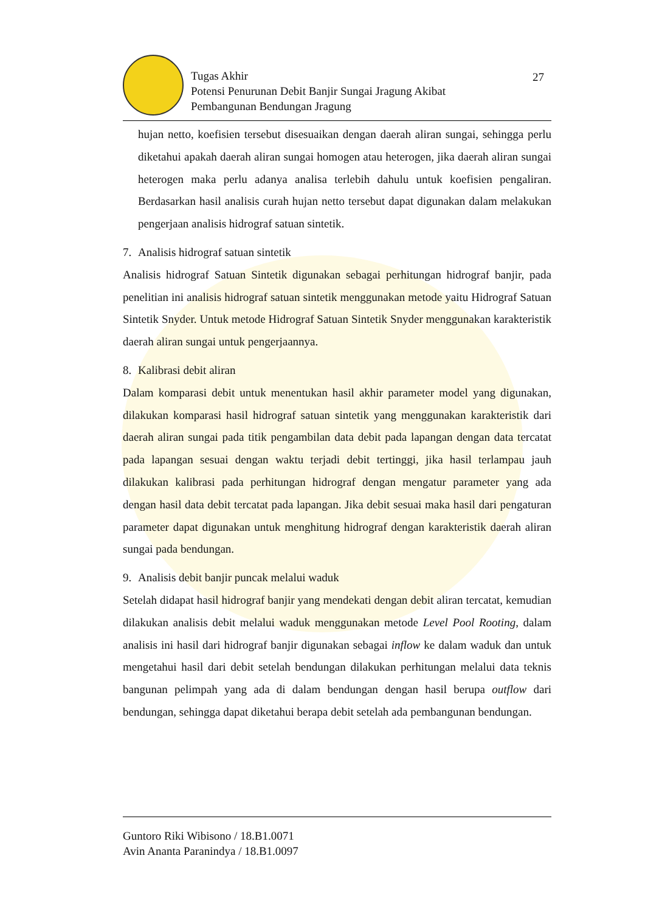Tugas Akhir
Potensi Penurunan Debit Banjir Sungai Jragung Akibat
Pembangunan Bendungan Jragung
27
hujan netto, koefisien tersebut disesuaikan dengan daerah aliran sungai, sehingga perlu diketahui apakah daerah aliran sungai homogen atau heterogen, jika daerah aliran sungai heterogen maka perlu adanya analisa terlebih dahulu untuk koefisien pengaliran. Berdasarkan hasil analisis curah hujan netto tersebut dapat digunakan dalam melakukan pengerjaan analisis hidrograf satuan sintetik.
7. Analisis hidrograf satuan sintetik
Analisis hidrograf Satuan Sintetik digunakan sebagai perhitungan hidrograf banjir, pada penelitian ini analisis hidrograf satuan sintetik menggunakan metode yaitu Hidrograf Satuan Sintetik Snyder. Untuk metode Hidrograf Satuan Sintetik Snyder menggunakan karakteristik daerah aliran sungai untuk pengerjaannya.
8. Kalibrasi debit aliran
Dalam komparasi debit untuk menentukan hasil akhir parameter model yang digunakan, dilakukan komparasi hasil hidrograf satuan sintetik yang menggunakan karakteristik dari daerah aliran sungai pada titik pengambilan data debit pada lapangan dengan data tercatat pada lapangan sesuai dengan waktu terjadi debit tertinggi, jika hasil terlampau jauh dilakukan kalibrasi pada perhitungan hidrograf dengan mengatur parameter yang ada dengan hasil data debit tercatat pada lapangan. Jika debit sesuai maka hasil dari pengaturan parameter dapat digunakan untuk menghitung hidrograf dengan karakteristik daerah aliran sungai pada bendungan.
9. Analisis debit banjir puncak melalui waduk
Setelah didapat hasil hidrograf banjir yang mendekati dengan debit aliran tercatat, kemudian dilakukan analisis debit melalui waduk menggunakan metode Level Pool Rooting, dalam analisis ini hasil dari hidrograf banjir digunakan sebagai inflow ke dalam waduk dan untuk mengetahui hasil dari debit setelah bendungan dilakukan perhitungan melalui data teknis bangunan pelimpah yang ada di dalam bendungan dengan hasil berupa outflow dari bendungan, sehingga dapat diketahui berapa debit setelah ada pembangunan bendungan.
Guntoro Riki Wibisono / 18.B1.0071
Avin Ananta Paranindya / 18.B1.0097